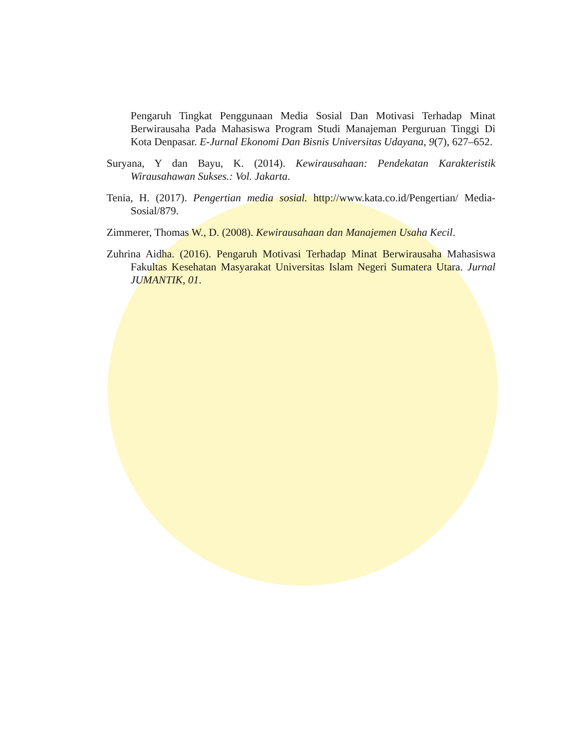Pengaruh Tingkat Penggunaan Media Sosial Dan Motivasi Terhadap Minat Berwirausaha Pada Mahasiswa Program Studi Manajeman Perguruan Tinggi Di Kota Denpasar. E-Jurnal Ekonomi Dan Bisnis Universitas Udayana, 9(7), 627–652.
Suryana, Y dan Bayu, K. (2014). Kewirausahaan: Pendekatan Karakteristik Wirausahawan Sukses.: Vol. Jakarta.
Tenia, H. (2017). Pengertian media sosial. http://www.kata.co.id/Pengertian/ Media-Sosial/879.
Zimmerer, Thomas W., D. (2008). Kewirausahaan dan Manajemen Usaha Kecil.
Zuhrina Aidha. (2016). Pengaruh Motivasi Terhadap Minat Berwirausaha Mahasiswa Fakultas Kesehatan Masyarakat Universitas Islam Negeri Sumatera Utara. Jurnal JUMANTIK, 01.